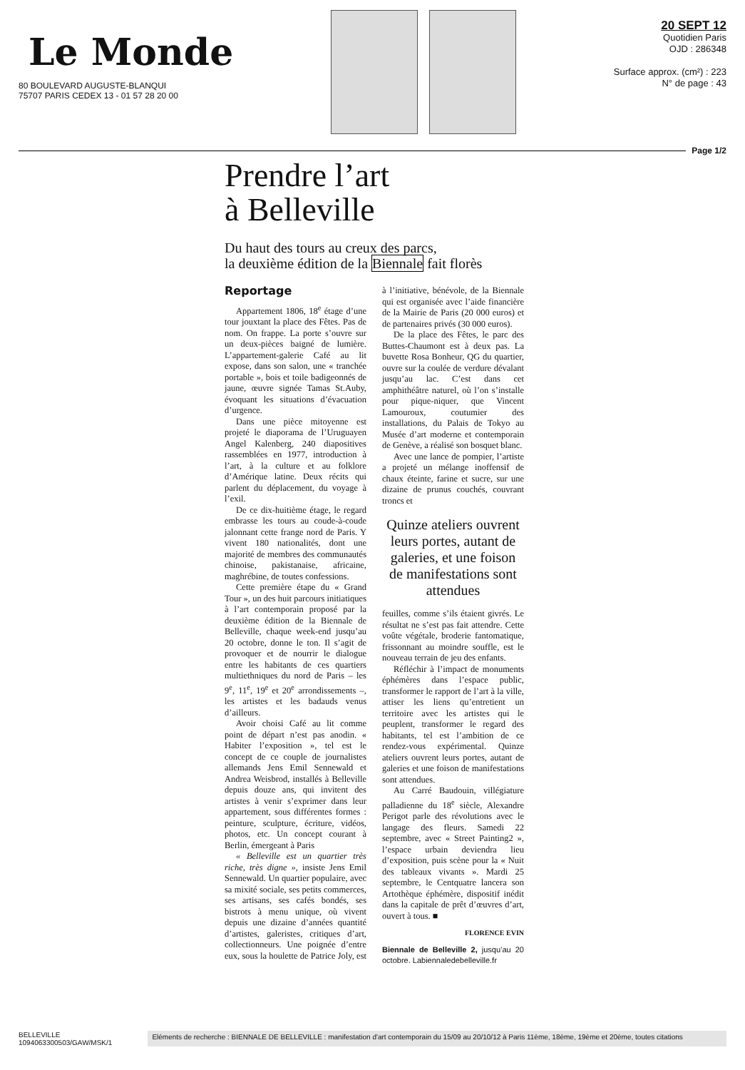Le Monde
80 BOULEVARD AUGUSTE-BLANQUI
75707 PARIS CEDEX 13 - 01 57 28 20 00
20 SEPT 12
Quotidien Paris
OJD : 286348
Surface approx. (cm²) : 223
N° de page : 43
Page 1/2
Prendre l’art
à Belleville
Du haut des tours au creux des parcs,
la deuxième édition de la Biennale fait florès
Reportage
Appartement 1806, 18<sup>e</sup> étage d’une tour jouxtant la place des Fêtes. Pas de nom. On frappe. La porte s’ouvre sur un deux-pièces baigné de lumière. L’appartement-galerie Café au lit expose, dans son salon, une « tranchée portable », bois et toile badigeonnés de jaune, œuvre signée Tamas St.Auby, évoquant les situations d’évacuation d’urgence.
Dans une pièce mitoyenne est projeté le diaporama de l’Uruguayen Angel Kalenberg, 240 diapositives rassemblées en 1977, introduction à l’art, à la culture et au folklore d’Amérique latine. Deux récits qui parlent du déplacement, du voyage à l’exil.
De ce dix-huitième étage, le regard embrasse les tours au coude-à-coude jalonnant cette frange nord de Paris. Y vivent 180 nationalités, dont une majorité de membres des communautés chinoise, pakistanaise, africaine, maghrébine, de toutes confessions.
Cette première étape du « Grand Tour », un des huit parcours initiatiques à l’art contemporain proposé par la deuxième édition de la Biennale de Belleville, chaque week-end jusqu’au 20 octobre, donne le ton. Il s’agit de provoquer et de nourrir le dialogue entre les habitants de ces quartiers multiethniques du nord de Paris – les 9<sup>e</sup>, 11<sup>e</sup>, 19<sup>e</sup> et 20<sup>e</sup> arrondissements –, les artistes et les badauds venus d’ailleurs.
Avoir choisi Café au lit comme point de départ n’est pas anodin. « Habiter l’exposition », tel est le concept de ce couple de journalistes allemands Jens Emil Sennewald et Andrea Weisbrod, installés à Belleville depuis douze ans, qui invitent des artistes à venir s’exprimer dans leur appartement, sous différentes formes : peinture, sculpture, écriture, vidéos, photos, etc. Un concept courant à Berlin, émergeant à Paris
« Belleville est un quartier très riche, très digne », insiste Jens Emil Sennewald. Un quartier populaire, avec sa mixité sociale, ses petits commerces, ses artisans, ses cafés bondés, ses bistrots à menu unique, où vivent depuis une dizaine d’années quantité d’artistes, galeristes, critiques d’art, collectionneurs. Une poignée d’entre eux, sous la houlette de Patrice Joly, est à l’initiative, bénévole, de la Biennale qui est organisée avec l’aide financière de la Mairie de Paris (20 000 euros) et de partenaires privés (30 000 euros).
De la place des Fêtes, le parc des Buttes-Chaumont est à deux pas. La buvette Rosa Bonheur, QG du quartier, ouvre sur la coulée de verdure dévalant jusqu’au lac. C’est dans cet amphithéâtre naturel, où l’on s’installe pour pique-niquer, que Vincent Lamouroux, coutumier des installations, du Palais de Tokyo au Musée d’art moderne et contemporain de Genève, a réalisé son bosquet blanc.
Avec une lance de pompier, l’artiste a projeté un mélange inoffensif de chaux éteinte, farine et sucre, sur une dizaine de prunus couchés, couvrant troncs et
Quinze ateliers ouvrent leurs portes, autant de galeries, et une foison de manifestations sont attendues
feuilles, comme s’ils étaient givrés. Le résultat ne s’est pas fait attendre. Cette voûte végétale, broderie fantomatique, frissonnant au moindre souffle, est le nouveau terrain de jeu des enfants.
Réfléchir à l’impact de monuments éphémères dans l’espace public, transformer le rapport de l’art à la ville, attiser les liens qu’entretient un territoire avec les artistes qui le peuplent, transformer le regard des habitants, tel est l’ambition de ce rendez-vous expérimental. Quinze ateliers ouvrent leurs portes, autant de galeries et une foison de manifestations sont attendues.
Au Carré Baudouin, villégiature palladienne du 18<sup>e</sup> siècle, Alexandre Perigot parle des révolutions avec le langage des fleurs. Samedi 22 septembre, avec « Street Painting2 », l’espace urbain deviendra lieu d’exposition, puis scène pour la « Nuit des tableaux vivants ». Mardi 25 septembre, le Centquatre lancera son Artothèque éphémère, dispositif inédit dans la capitale de prêt d’œuvres d’art, ouvert à tous. ■
FLORENCE EVIN
Biennale de Belleville 2, jusqu’au 20 octobre. Labiennaledebelleville.fr
BELLEVILLE
1094063300503/GAW/MSK/1
Eléments de recherche : BIENNALE DE BELLEVILLE : manifestation d'art contemporain du 15/09 au 20/10/12 à Paris 11ème, 18ème, 19ème et 20ème, toutes citations